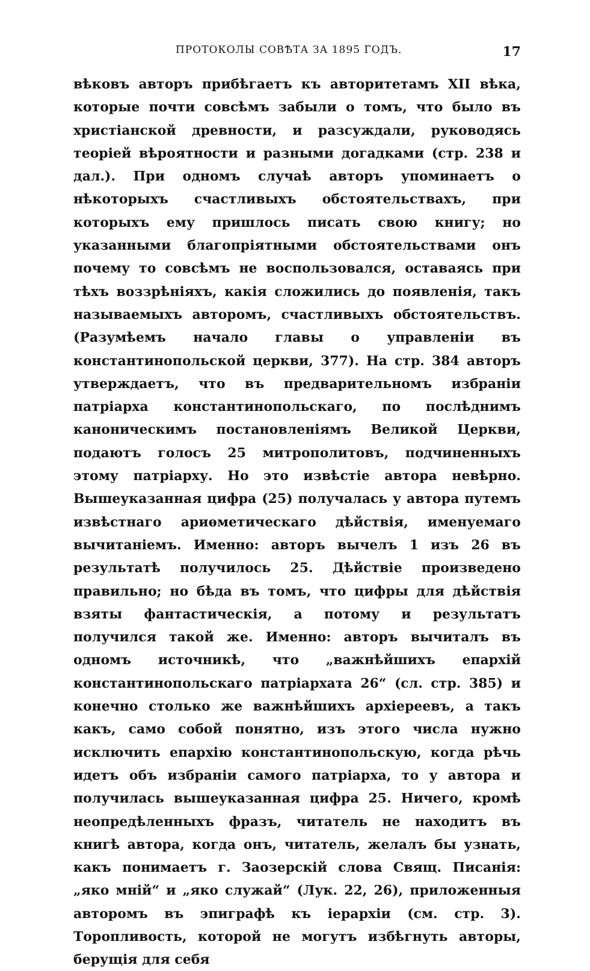ПРОТОКОЛЫ СОВѢТА ЗА 1895 ГОДЪ. 17
вѣковъ авторъ прибѣгаетъ къ авторитетамъ XII вѣка, которые почти совсѣмъ забыли о томъ, что было въ христіанской древности, и разсуждали, руководясь теоріей вѣроятности и разными догадками (стр. 238 и дал.). При одномъ случаѣ авторъ упоминаетъ о нѣкоторыхъ счастливыхъ обстоятельствахъ, при которыхъ ему пришлось писать свою книгу; но указанными благопріятными обстоятельствами онъ почему то совсѣмъ не воспользовался, оставаясь при тѣхъ воззрѣніяхъ, какія сложились до появленія, такъ называемыхъ авторомъ, счастливыхъ обстоятельствъ. (Разумѣемъ начало главы о управленіи въ константинопольской церкви, 377). На стр. 384 авторъ утверждаетъ, что въ предварительномъ избраніи патріарха константинопольскаго, по послѣднимъ каноническимъ постановленіямъ Великой Церкви, подаютъ голосъ 25 митрополитовъ, подчиненныхъ этому патріарху. Но это извѣстіе автора невѣрно. Вышеуказанная цифра (25) получалась у автора путемъ извѣстнаго ариѳметическаго дѣйствія, именуемаго вычитаніемъ. Именно: авторъ вычелъ 1 изъ 26 въ результатѣ получилось 25. Дѣйствіе произведено правильно; но бѣда въ томъ, что цифры для дѣйствія взяты фантастическія, а потому и результатъ получился такой же. Именно: авторъ вычиталъ въ одномъ источникѣ, что „важнѣйшихъ епархій константинопольскаго патріархата 26“ (сл. стр. 385) и конечно столько же важнѣйшихъ архіереевъ, а такъ какъ, само собой понятно, изъ этого числа нужно исключить епархію константинопольскую, когда рѣчь идетъ объ избраніи самого патріарха, то у автора и получилась вышеуказанная цифра 25. Ничего, кромѣ неопредѣленныхъ фразъ, читатель не находитъ въ книгѣ автора, когда онъ, читатель, желалъ бы узнать, какъ понимаетъ г. Заозерскій слова Свящ. Писанія: „яко мній“ и „яко служай“ (Лук. 22, 26), приложенныя авторомъ въ эпиграфѣ къ іерархіи (см. стр. 3). Торопливость, которой не могутъ избѣгнуть авторы, берущія для себя